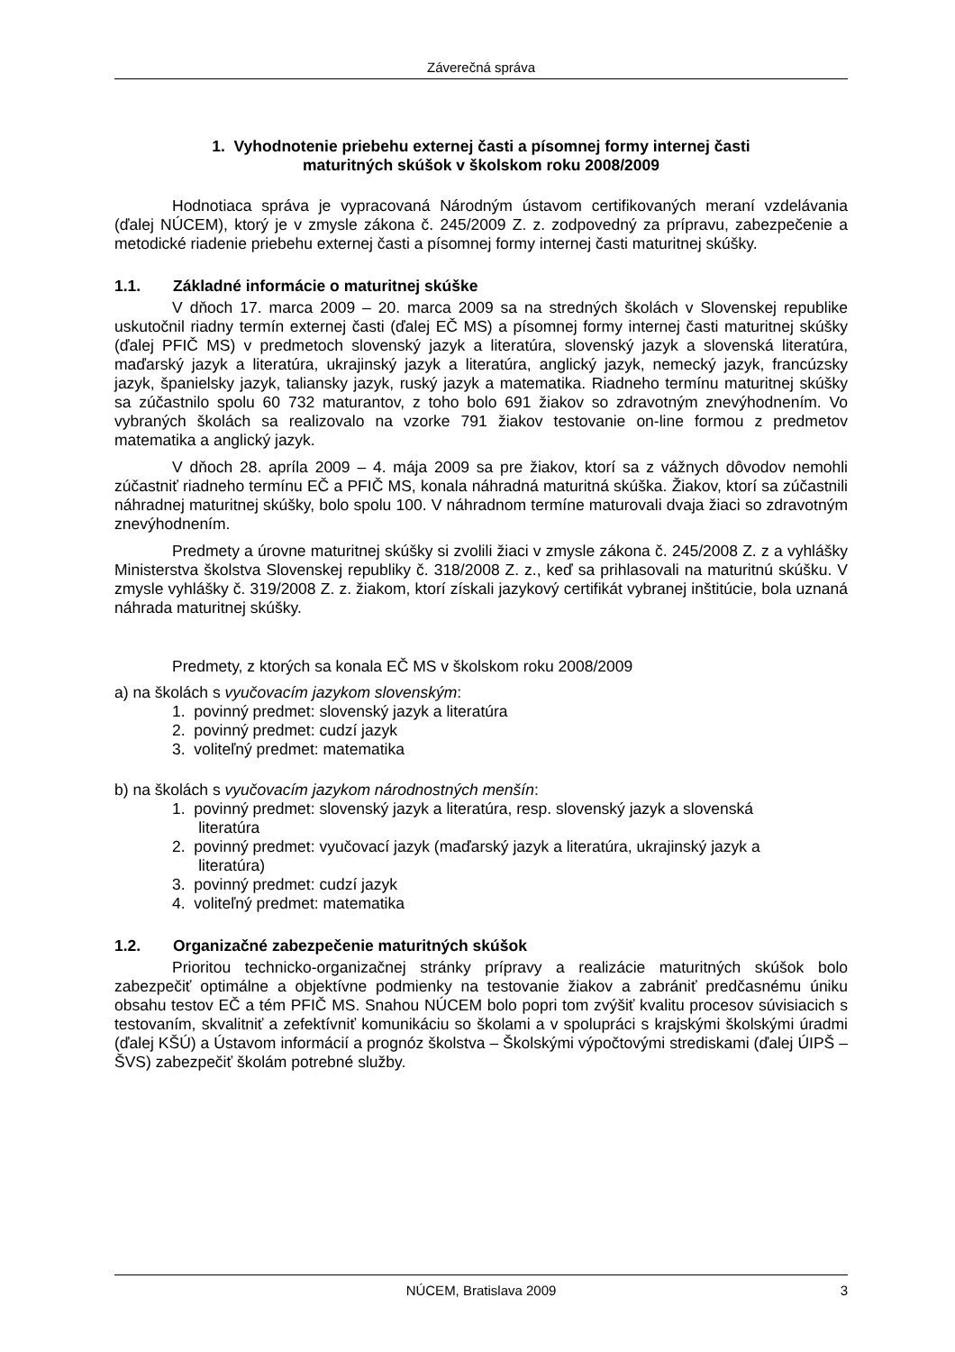Záverečná správa
1. Vyhodnotenie priebehu externej časti a písomnej formy internej časti
maturitných skúšok v školskom roku 2008/2009
Hodnotiaca správa je vypracovaná Národným ústavom certifikovaných meraní vzdelávania (ďalej NÚCEM), ktorý je v zmysle zákona č. 245/2009 Z. z. zodpovedný za prípravu, zabezpečenie a metodické riadenie priebehu externej časti a písomnej formy internej časti maturitnej skúšky.
1.1. Základné informácie o maturitnej skúške
V dňoch 17. marca 2009 – 20. marca 2009 sa na stredných školách v Slovenskej republike uskutočnil riadny termín externej časti (ďalej EČ MS) a písomnej formy internej časti maturitnej skúšky (ďalej PFIČ MS) v predmetoch slovenský jazyk a literatúra, slovenský jazyk a slovenská literatúra, maďarský jazyk a literatúra, ukrajinský jazyk a literatúra, anglický jazyk, nemecký jazyk, francúzsky jazyk, španielsky jazyk, taliansky jazyk, ruský jazyk a matematika. Riadneho termínu maturitnej skúšky sa zúčastnilo spolu 60 732 maturantov, z toho bolo 691 žiakov so zdravotným znevýhodnením. Vo vybraných školách sa realizovalo na vzorke 791 žiakov testovanie on-line formou z predmetov matematika a anglický jazyk.
V dňoch 28. apríla 2009 – 4. mája 2009 sa pre žiakov, ktorí sa z vážnych dôvodov nemohli zúčastniť riadneho termínu EČ a PFIČ MS, konala náhradná maturitná skúška. Žiakov, ktorí sa zúčastnili náhradnej maturitnej skúšky, bolo spolu 100. V náhradnom termíne maturovali dvaja žiaci so zdravotným znevýhodnením.
Predmety a úrovne maturitnej skúšky si zvolili žiaci v zmysle zákona č. 245/2008 Z. z a vyhlášky Ministerstva školstva Slovenskej republiky č. 318/2008 Z. z., keď sa prihlasovali na maturitnú skúšku. V zmysle vyhlášky č. 319/2008 Z. z. žiakom, ktorí získali jazykový certifikát vybranej inštitúcie, bola uznaná náhrada maturitnej skúšky.
Predmety, z ktorých sa konala EČ MS v školskom roku 2008/2009
a) na školách s vyučovacím jazykom slovenským:
1. povinný predmet: slovenský jazyk a literatúra
2. povinný predmet: cudzí jazyk
3. voliteľný predmet: matematika
b) na školách s vyučovacím jazykom národnostných menšín:
1. povinný predmet: slovenský jazyk a literatúra, resp. slovenský jazyk a slovenská
literatúra
2. povinný predmet: vyučovací jazyk (maďarský jazyk a literatúra, ukrajinský jazyk a
literatúra)
3. povinný predmet: cudzí jazyk
4. voliteľný predmet: matematika
1.2. Organizačné zabezpečenie maturitných skúšok
Prioritou technicko-organizačnej stránky prípravy a realizácie maturitných skúšok bolo zabezpečiť optimálne a objektívne podmienky na testovanie žiakov a zabrániť predčasnému úniku obsahu testov EČ a tém PFIČ MS. Snahou NÚCEM bolo popri tom zvýšiť kvalitu procesov súvisiacich s testovaním, skvalitniť a zefektívniť komunikáciu so školami a v spolupráci s krajskými školskými úradmi (ďalej KŠÚ) a Ústavom informácií a prognóz školstva – Školskými výpočtovými strediskami (ďalej ÚIPŠ – ŠVS) zabezpečiť školám potrebné služby.
NÚCEM, Bratislava 2009 3